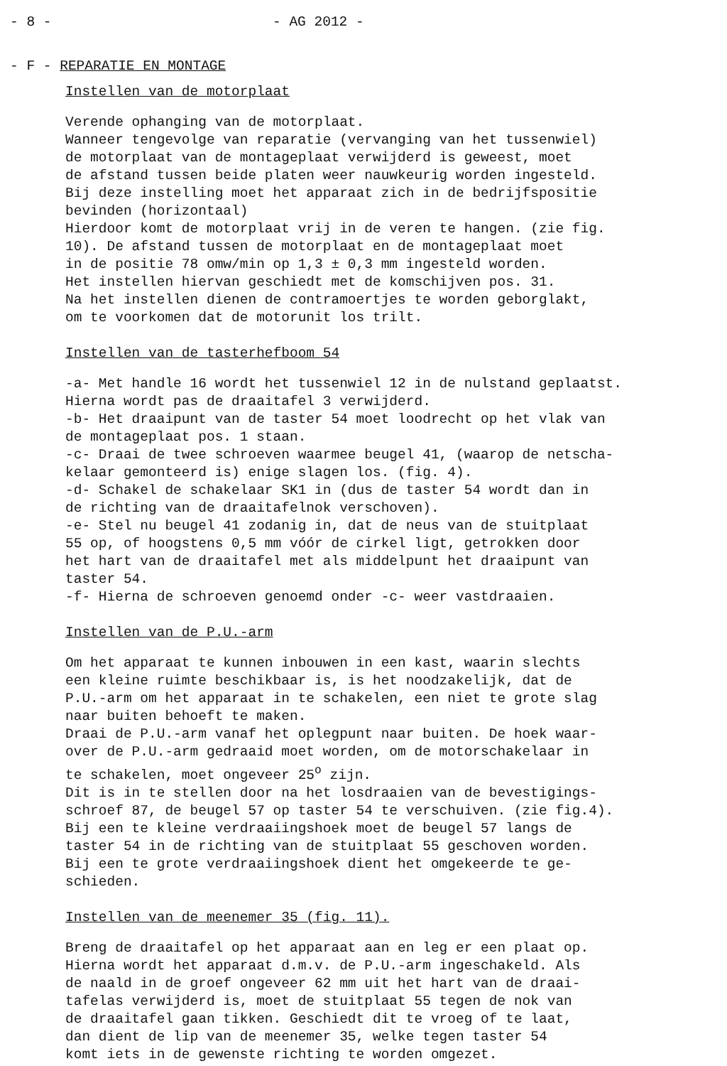- 8 - - AG 2012 -
- F - REPARATIE EN MONTAGE
Instellen van de motorplaat
Verende ophanging van de motorplaat. Wanneer tengevolge van reparatie (vervanging van het tussenwiel) de motorplaat van de montageplaat verwijderd is geweest, moet de afstand tussen beide platen weer nauwkeurig worden ingesteld. Bij deze instelling moet het apparaat zich in de bedrijfspositie bevinden (horizontaal) Hierdoor komt de motorplaat vrij in de veren te hangen. (zie fig. 10). De afstand tussen de motorplaat en de montageplaat moet in de positie 78 omw/min op 1,3 ± 0,3 mm ingesteld worden. Het instellen hiervan geschiedt met de komschijven pos. 31. Na het instellen dienen de contramoertjes te worden geborglakt, om te voorkomen dat de motorunit los trilt.
Instellen van de tasterhefboom 54
-a- Met handle 16 wordt het tussenwiel 12 in de nulstand geplaatst. Hierna wordt pas de draaitafel 3 verwijderd. -b- Het draaipunt van de taster 54 moet loodrecht op het vlak van de montageplaat pos. 1 staan. -c- Draai de twee schroeven waarmee beugel 41, (waarop de netscha- kelaar gemonteerd is) enige slagen los. (fig. 4). -d- Schakel de schakelaar SK1 in (dus de taster 54 wordt dan in de richting van de draaitafelnok verschoven). -e- Stel nu beugel 41 zodanig in, dat de neus van de stuitplaat 55 op, of hoogstens 0,5 mm vóór de cirkel ligt, getrokken door het hart van de draaitafel met als middelpunt het draaipunt van taster 54. -f- Hierna de schroeven genoemd onder -c- weer vastdraaien.
Instellen van de P.U.-arm
Om het apparaat te kunnen inbouwen in een kast, waarin slechts een kleine ruimte beschikbaar is, is het noodzakelijk, dat de P.U.-arm om het apparaat in te schakelen, een niet te grote slag naar buiten behoeft te maken. Draai de P.U.-arm vanaf het oplegpunt naar buiten. De hoek waar- over de P.U.-arm gedraaid moet worden, om de motorschakelaar in te schakelen, moet ongeveer 25<sup>o</sup> zijn. Dit is in te stellen door na het losdraaien van de bevestigings- schroef 87, de beugel 57 op taster 54 te verschuiven. (zie fig.4). Bij een te kleine verdraaiingshoek moet de beugel 57 langs de taster 54 in de richting van de stuitplaat 55 geschoven worden. Bij een te grote verdraaiingshoek dient het omgekeerde te ge- schieden.
Instellen van de meenemer 35 (fig. 11).
Breng de draaitafel op het apparaat aan en leg er een plaat op. Hierna wordt het apparaat d.m.v. de P.U.-arm ingeschakeld. Als de naald in de groef ongeveer 62 mm uit het hart van de draai- tafelas verwijderd is, moet de stuitplaat 55 tegen de nok van de draaitafel gaan tikken. Geschiedt dit te vroeg of te laat, dan dient de lip van de meenemer 35, welke tegen taster 54 komt iets in de gewenste richting te worden omgezet.